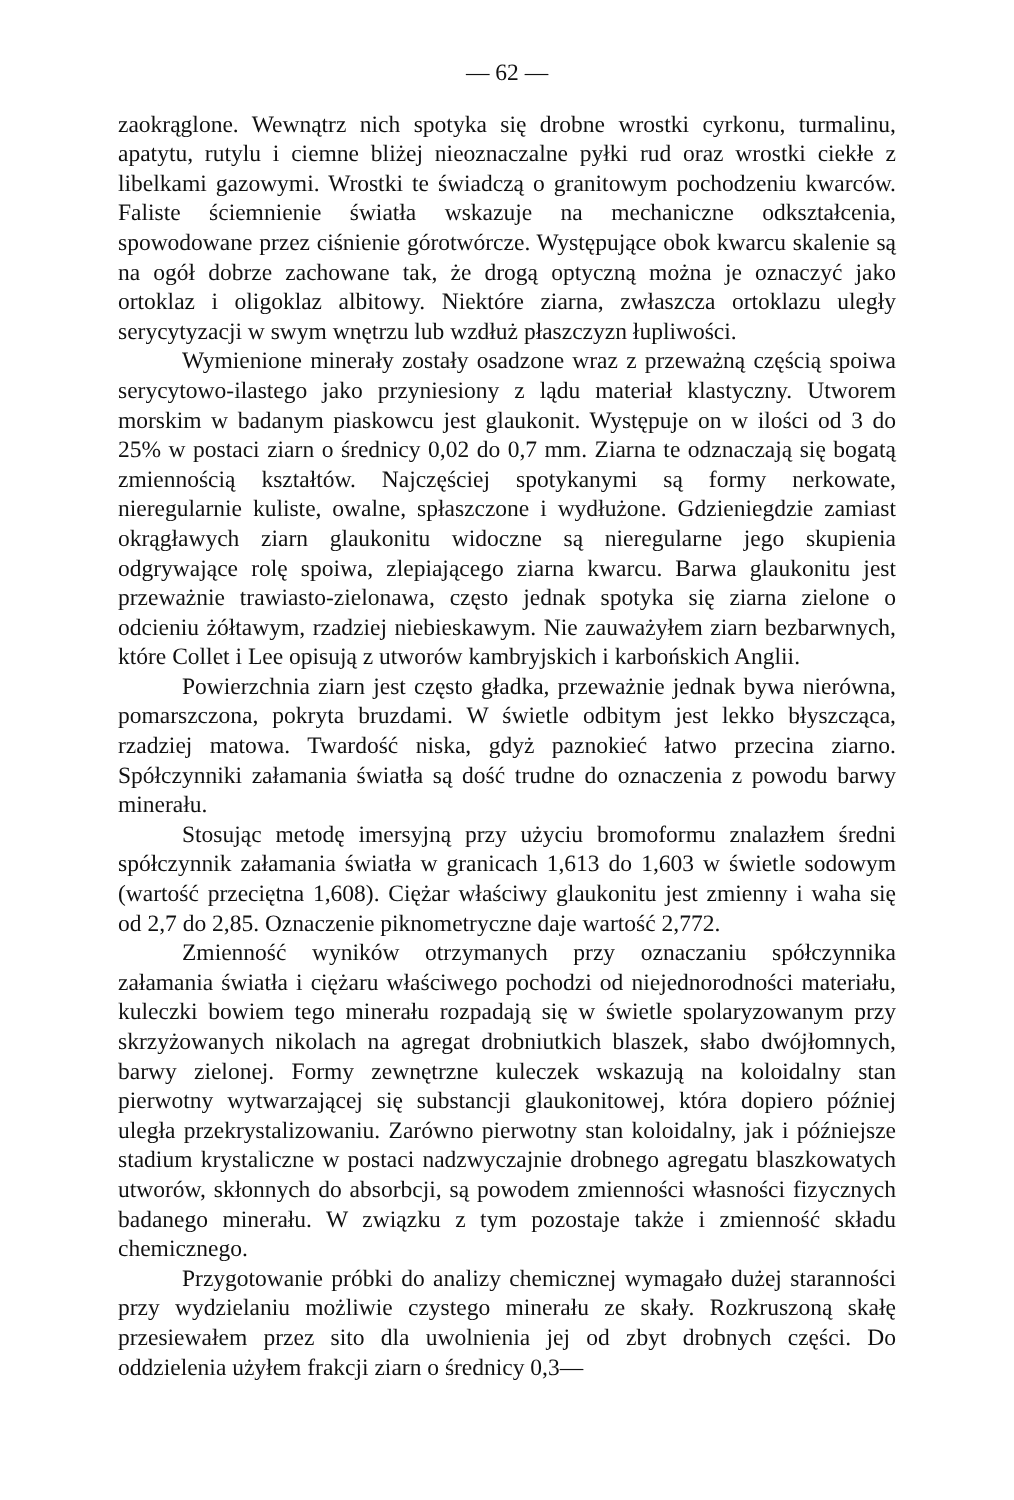— 62 —
zaokrąglone. Wewnątrz nich spotyka się drobne wrostki cyrkonu, turmalinu, apatytu, rutylu i ciemne bliżej nieoznaczalne pyłki rud oraz wrostki ciekłe z libelkami gazowymi. Wrostki te świadczą o granitowym pochodzeniu kwarców. Faliste ściemnienie światła wskazuje na mechaniczne odkształcenia, spowodowane przez ciśnienie górotwórcze. Występujące obok kwarcu skalenie są na ogół dobrze zachowane tak, że drogą optyczną można je oznaczyć jako ortoklaz i oligoklaz albitowy. Niektóre ziarna, zwłaszcza ortoklazu uległy serycytyzacji w swym wnętrzu lub wzdłuż płaszczyzn łupliwości.
Wymienione minerały zostały osadzone wraz z przeważną częścią spoiwa serycytowo-ilastego jako przyniesiony z lądu materiał klastyczny. Utworem morskim w badanym piaskowcu jest glaukonit. Występuje on w ilości od 3 do 25% w postaci ziarn o średnicy 0,02 do 0,7 mm. Ziarna te odznaczają się bogatą zmiennością kształtów. Najczęściej spotykanymi są formy nerkowate, nieregularnie kuliste, owalne, spłaszczone i wydłużone. Gdzieniegdzie zamiast okrągławych ziarn glaukonitu widoczne są nieregularne jego skupienia odgrywające rolę spoiwa, zlepiającego ziarna kwarcu. Barwa glaukonitu jest przeważnie trawiasto-zielonawa, często jednak spotyka się ziarna zielone o odcieniu żółtawym, rzadziej niebieskawym. Nie zauważyłem ziarn bezbarwnych, które Collet i Lee opisują z utworów kambryjskich i karbońskich Anglii.
Powierzchnia ziarn jest często gładka, przeważnie jednak bywa nierówna, pomarszczona, pokryta bruzdami. W świetle odbitym jest lekko błyszcząca, rzadziej matowa. Twardość niska, gdyż paznokieć łatwo przecina ziarno. Spółczynniki załamania światła są dość trudne do oznaczenia z powodu barwy minerału.
Stosując metodę imersyjną przy użyciu bromoformu znalazłem średni spółczynnik załamania światła w granicach 1,613 do 1,603 w świetle sodowym (wartość przeciętna 1,608). Ciężar właściwy glaukonitu jest zmienny i waha się od 2,7 do 2,85. Oznaczenie piknometryczne daje wartość 2,772.
Zmienność wyników otrzymanych przy oznaczaniu spółczynnika załamania światła i ciężaru właściwego pochodzi od niejednorodności materiału, kuleczki bowiem tego minerału rozpadają się w świetle spolaryzowanym przy skrzyżowanych nikolach na agregat drobniutkich blaszek, słabo dwójłomnych, barwy zielonej. Formy zewnętrzne kuleczek wskazują na koloidalny stan pierwotny wytwarzającej się substancji glaukonitowej, która dopiero później uległa przekrystalizowaniu. Zarówno pierwotny stan koloidalny, jak i późniejsze stadium krystaliczne w postaci nadzwyczajnie drobnego agregatu blaszkowatych utworów, skłonnych do absorbcji, są powodem zmienności własności fizycznych badanego minerału. W związku z tym pozostaje także i zmienność składu chemicznego.
Przygotowanie próbki do analizy chemicznej wymagało dużej staranności przy wydzielaniu możliwie czystego minerału ze skały. Rozkruszoną skałę przesiewałem przez sito dla uwolnienia jej od zbyt drobnych części. Do oddzielenia użyłem frakcji ziarn o średnicy 0,3—